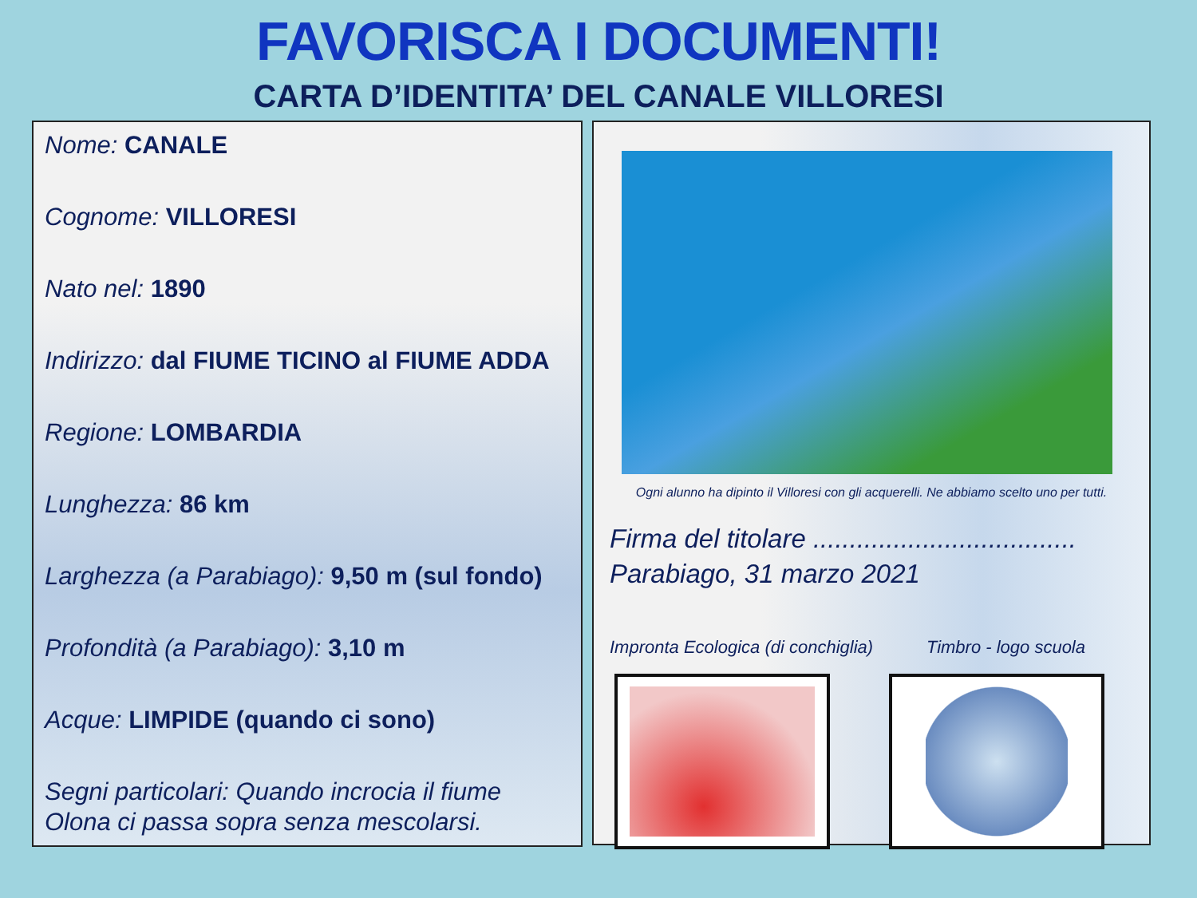FAVORISCA I DOCUMENTI!
CARTA D’IDENTITA’ DEL CANALE VILLORESI
Nome: CANALE
Cognome: VILLORESI
Nato nel: 1890
Indirizzo: dal FIUME TICINO al FIUME ADDA
Regione: LOMBARDIA
Lunghezza: 86 km
Larghezza (a Parabiago): 9,50 m (sul fondo)
Profondità (a Parabiago): 3,10 m
Acque: LIMPIDE (quando ci sono)
Segni particolari: Quando incrocia il fiume Olona ci passa sopra senza mescolarsi.
Ogni alunno ha dipinto il Villoresi con gli acquerelli. Ne abbiamo scelto uno per tutti.
Firma del titolare ....................................
Parabiago, 31 marzo 2021
Impronta Ecologica (di conchiglia) Timbro - logo scuola